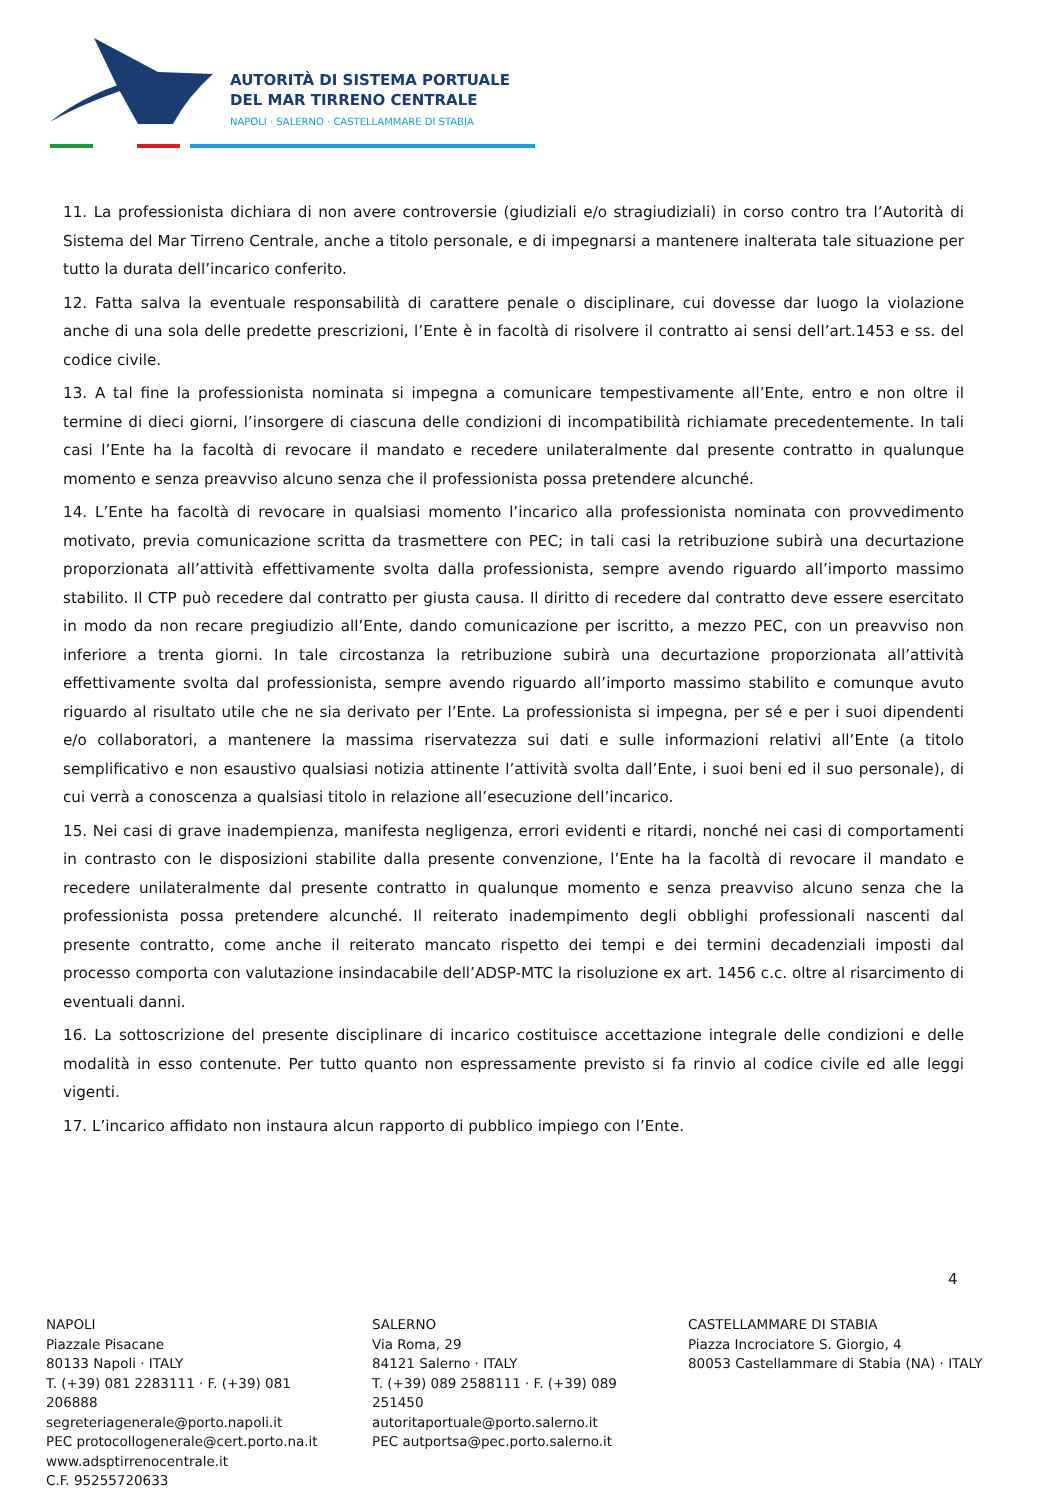AUTORITÀ DI SISTEMA PORTUALE
DEL MAR TIRRENO CENTRALE
NAPOLI · SALERNO · CASTELLAMMARE DI STABIA
11. La professionista dichiara di non avere controversie (giudiziali e/o stragiudiziali) in corso contro tra l’Autorità di Sistema del Mar Tirreno Centrale, anche a titolo personale, e di impegnarsi a mantenere inalterata tale situazione per tutto la durata dell’incarico conferito.
12. Fatta salva la eventuale responsabilità di carattere penale o disciplinare, cui dovesse dar luogo la violazione anche di una sola delle predette prescrizioni, l’Ente è in facoltà di risolvere il contratto ai sensi dell’art.1453 e ss. del codice civile.
13. A tal fine la professionista nominata si impegna a comunicare tempestivamente all’Ente, entro e non oltre il termine di dieci giorni, l’insorgere di ciascuna delle condizioni di incompatibilità richiamate precedentemente. In tali casi l’Ente ha la facoltà di revocare il mandato e recedere unilateralmente dal presente contratto in qualunque momento e senza preavviso alcuno senza che il professionista possa pretendere alcunché.
14. L’Ente ha facoltà di revocare in qualsiasi momento l’incarico alla professionista nominata con provvedimento motivato, previa comunicazione scritta da trasmettere con PEC; in tali casi la retribuzione subirà una decurtazione proporzionata all’attività effettivamente svolta dalla professionista, sempre avendo riguardo all’importo massimo stabilito. Il CTP può recedere dal contratto per giusta causa. Il diritto di recedere dal contratto deve essere esercitato in modo da non recare pregiudizio all’Ente, dando comunicazione per iscritto, a mezzo PEC, con un preavviso non inferiore a trenta giorni. In tale circostanza la retribuzione subirà una decurtazione proporzionata all’attività effettivamente svolta dal professionista, sempre avendo riguardo all’importo massimo stabilito e comunque avuto riguardo al risultato utile che ne sia derivato per l’Ente. La professionista si impegna, per sé e per i suoi dipendenti e/o collaboratori, a mantenere la massima riservatezza sui dati e sulle informazioni relativi all’Ente (a titolo semplificativo e non esaustivo qualsiasi notizia attinente l’attività svolta dall’Ente, i suoi beni ed il suo personale), di cui verrà a conoscenza a qualsiasi titolo in relazione all’esecuzione dell’incarico.
15. Nei casi di grave inadempienza, manifesta negligenza, errori evidenti e ritardi, nonché nei casi di comportamenti in contrasto con le disposizioni stabilite dalla presente convenzione, l’Ente ha la facoltà di revocare il mandato e recedere unilateralmente dal presente contratto in qualunque momento e senza preavviso alcuno senza che la professionista possa pretendere alcunché. Il reiterato inadempimento degli obblighi professionali nascenti dal presente contratto, come anche il reiterato mancato rispetto dei tempi e dei termini decadenziali imposti dal processo comporta con valutazione insindacabile dell’ADSP-MTC la risoluzione ex art. 1456 c.c. oltre al risarcimento di eventuali danni.
16. La sottoscrizione del presente disciplinare di incarico costituisce accettazione integrale delle condizioni e delle modalità in esso contenute. Per tutto quanto non espressamente previsto si fa rinvio al codice civile ed alle leggi vigenti.
17. L’incarico affidato non instaura alcun rapporto di pubblico impiego con l’Ente.
4
NAPOLI
Piazzale Pisacane
80133 Napoli · ITALY
T. (+39) 081 2283111 · F. (+39) 081 206888
segreteriagenerale@porto.napoli.it
PEC protocollogenerale@cert.porto.na.it
www.adsptirrenocentrale.it
C.F. 95255720633
SALERNO
Via Roma, 29
84121 Salerno · ITALY
T. (+39) 089 2588111 · F. (+39) 089 251450
autoritaportuale@porto.salerno.it
PEC autportsa@pec.porto.salerno.it
CASTELLAMMARE DI STABIA
Piazza Incrociatore S. Giorgio, 4
80053 Castellammare di Stabia (NA) · ITALY